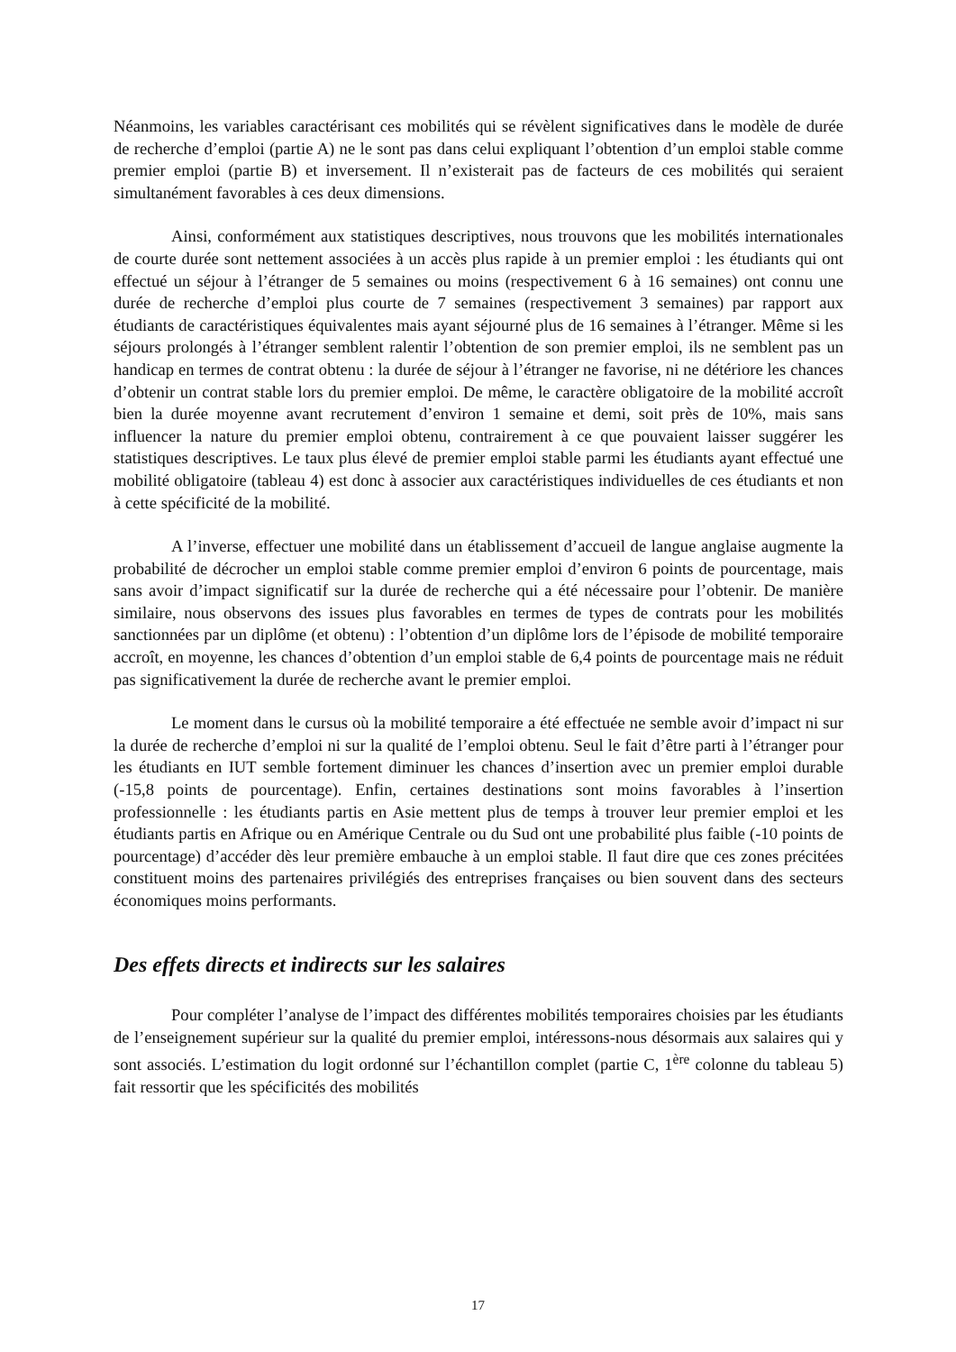Néanmoins, les variables caractérisant ces mobilités qui se révèlent significatives dans le modèle de durée de recherche d’emploi (partie A) ne le sont pas dans celui expliquant l’obtention d’un emploi stable comme premier emploi (partie B) et inversement. Il n’existerait pas de facteurs de ces mobilités qui seraient simultanément favorables à ces deux dimensions.
Ainsi, conformément aux statistiques descriptives, nous trouvons que les mobilités internationales de courte durée sont nettement associées à un accès plus rapide à un premier emploi : les étudiants qui ont effectué un séjour à l’étranger de 5 semaines ou moins (respectivement 6 à 16 semaines) ont connu une durée de recherche d’emploi plus courte de 7 semaines (respectivement 3 semaines) par rapport aux étudiants de caractéristiques équivalentes mais ayant séjourné plus de 16 semaines à l’étranger. Même si les séjours prolongés à l’étranger semblent ralentir l’obtention de son premier emploi, ils ne semblent pas un handicap en termes de contrat obtenu : la durée de séjour à l’étranger ne favorise, ni ne détériore les chances d’obtenir un contrat stable lors du premier emploi. De même, le caractère obligatoire de la mobilité accroît bien la durée moyenne avant recrutement d’environ 1 semaine et demi, soit près de 10%, mais sans influencer la nature du premier emploi obtenu, contrairement à ce que pouvaient laisser suggérer les statistiques descriptives. Le taux plus élevé de premier emploi stable parmi les étudiants ayant effectué une mobilité obligatoire (tableau 4) est donc à associer aux caractéristiques individuelles de ces étudiants et non à cette spécificité de la mobilité.
A l’inverse, effectuer une mobilité dans un établissement d’accueil de langue anglaise augmente la probabilité de décrocher un emploi stable comme premier emploi d’environ 6 points de pourcentage, mais sans avoir d’impact significatif sur la durée de recherche qui a été nécessaire pour l’obtenir. De manière similaire, nous observons des issues plus favorables en termes de types de contrats pour les mobilités sanctionnées par un diplôme (et obtenu) : l’obtention d’un diplôme lors de l’épisode de mobilité temporaire accroît, en moyenne, les chances d’obtention d’un emploi stable de 6,4 points de pourcentage mais ne réduit pas significativement la durée de recherche avant le premier emploi.
Le moment dans le cursus où la mobilité temporaire a été effectuée ne semble avoir d’impact ni sur la durée de recherche d’emploi ni sur la qualité de l’emploi obtenu. Seul le fait d’être parti à l’étranger pour les étudiants en IUT semble fortement diminuer les chances d’insertion avec un premier emploi durable (-15,8 points de pourcentage). Enfin, certaines destinations sont moins favorables à l’insertion professionnelle : les étudiants partis en Asie mettent plus de temps à trouver leur premier emploi et les étudiants partis en Afrique ou en Amérique Centrale ou du Sud ont une probabilité plus faible (-10 points de pourcentage) d’accéder dès leur première embauche à un emploi stable. Il faut dire que ces zones précitées constituent moins des partenaires privilégiés des entreprises françaises ou bien souvent dans des secteurs économiques moins performants.
Des effets directs et indirects sur les salaires
Pour compléter l’analyse de l’impact des différentes mobilités temporaires choisies par les étudiants de l’enseignement supérieur sur la qualité du premier emploi, intéressons-nous désormais aux salaires qui y sont associés. L’estimation du logit ordonné sur l’échantillon complet (partie C, 1<sup>ère</sup> colonne du tableau 5) fait ressortir que les spécificités des mobilités
17